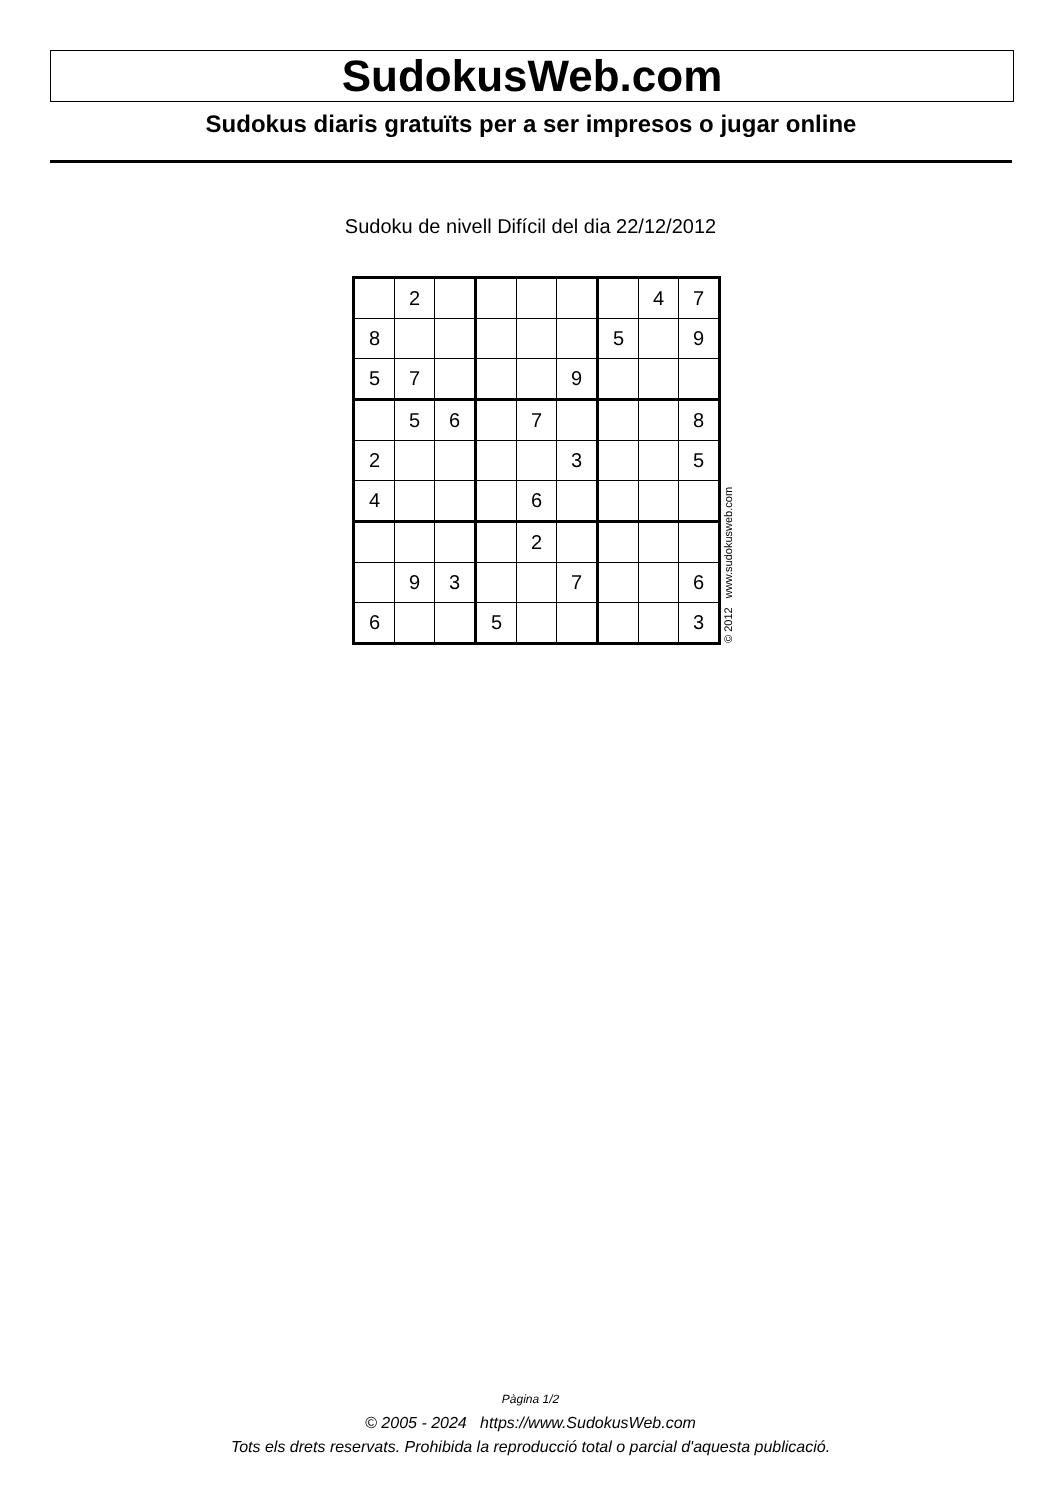SudokusWeb.com
Sudokus diaris gratuïts per a ser impresos o jugar online
Sudoku de nivell Difícil del dia 22/12/2012
| | 2 | | | | | | 4 | 7 |
| 8 | | | | | | 5 | | 9 |
| 5 | 7 | | | | 9 | | | |
| | 5 | 6 | | 7 | | | | 8 |
| 2 | | | | | 3 | | | 5 |
| 4 | | | | 6 | | | | |
| | | | | 2 | | | | |
| | 9 | 3 | | | 7 | | | 6 |
| 6 | | | 5 | | | | | 3 |
© 2012 www.sudokusweb.com
Pàgina 1/2
© 2005 - 2024 https://www.SudokusWeb.com
Tots els drets reservats. Prohibida la reproducció total o parcial d'aquesta publicació.